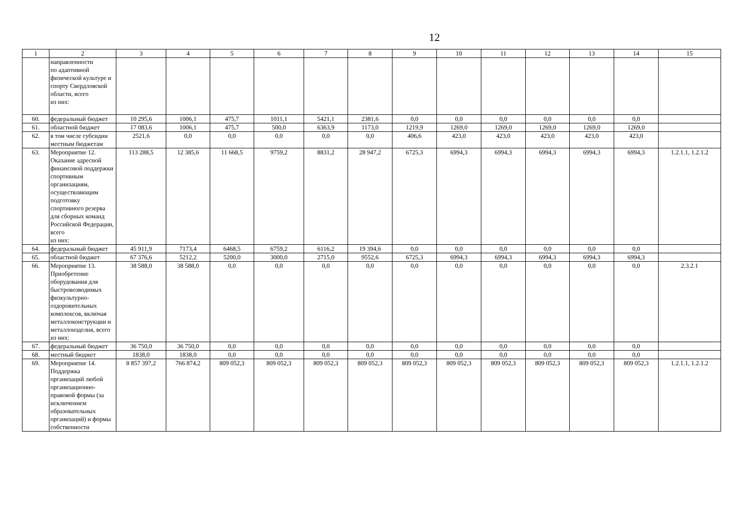12
| 1 | 2 | 3 | 4 | 5 | 6 | 7 | 8 | 9 | 10 | 11 | 12 | 13 | 14 | 15 |
| --- | --- | --- | --- | --- | --- | --- | --- | --- | --- | --- | --- | --- | --- | --- |
| | направленности по адаптивной физической культуре и спорту Свердловской области, всего из них: | | | | | | | | | | | | | |
| 60. | федеральный бюджет | 10 295,6 | 1006,1 | 475,7 | 1011,1 | 5421,1 | 2381,6 | 0,0 | 0,0 | 0,0 | 0,0 | 0,0 | 0,0 | |
| 61. | областной бюджет | 17 083,6 | 1006,1 | 475,7 | 500,0 | 6363,9 | 1173,0 | 1219,9 | 1269,0 | 1269,0 | 1269,0 | 1269,0 | 1269,0 | |
| 62. | в том числе субсидии местным бюджетам | 2521,6 | 0,0 | 0,0 | 0,0 | 0,0 | 0,0 | 406,6 | 423,0 | 423,0 | 423,0 | 423,0 | 423,0 | |
| 63. | Мероприятие 12. Оказание адресной финансовой поддержки спортивным организациям, осуществляющим подготовку спортивного резерва для сборных команд Российской Федерации, всего из них: | 113 288,5 | 12 385,6 | 11 668,5 | 9759,2 | 8831,2 | 28 947,2 | 6725,3 | 6994,3 | 6994,3 | 6994,3 | 6994,3 | 6994,3 | 1.2.1.1, 1.2.1.2 |
| 64. | федеральный бюджет | 45 911,9 | 7173,4 | 6468,5 | 6759,2 | 6116,2 | 19 394,6 | 0,0 | 0,0 | 0,0 | 0,0 | 0,0 | 0,0 | |
| 65. | областной бюджет | 67 376,6 | 5212,2 | 5200,0 | 3000,0 | 2715,0 | 9552,6 | 6725,3 | 6994,3 | 6994,3 | 6994,3 | 6994,3 | 6994,3 | |
| 66. | Мероприятие 13. Приобретение оборудования для быстровозводимых физкультурно-оздоровительных комплексов, включая металлоконструкции и металлоизделия, всего из них: | 38 588,0 | 38 588,0 | 0,0 | 0,0 | 0,0 | 0,0 | 0,0 | 0,0 | 0,0 | 0,0 | 0,0 | 0,0 | 2.3.2.1 |
| 67. | федеральный бюджет | 36 750,0 | 36 750,0 | 0,0 | 0,0 | 0,0 | 0,0 | 0,0 | 0,0 | 0,0 | 0,0 | 0,0 | 0,0 | |
| 68. | местный бюджет | 1838,0 | 1838,0 | 0,0 | 0,0 | 0,0 | 0,0 | 0,0 | 0,0 | 0,0 | 0,0 | 0,0 | 0,0 | |
| 69. | Мероприятие 14. Поддержка организаций любой организационно-правовой формы (за исключением образовательных организаций) и формы собственности | 8 857 397,2 | 766 874,2 | 809 052,3 | 809 052,3 | 809 052,3 | 809 052,3 | 809 052,3 | 809 052,3 | 809 052,3 | 809 052,3 | 809 052,3 | 809 052,3 | 1.2.1.1, 1.2.1.2 |